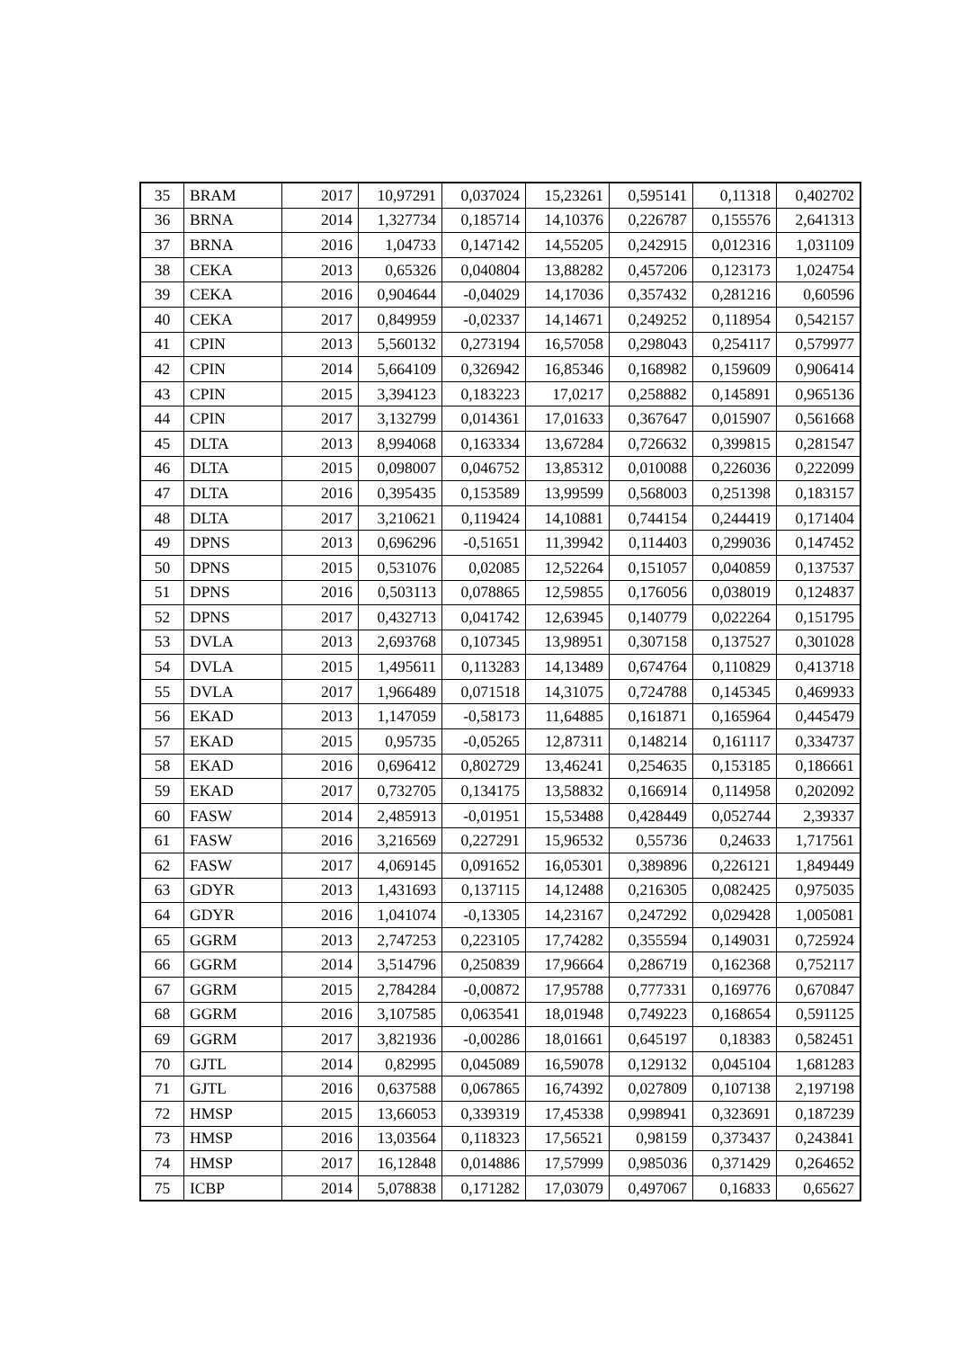| 35 | BRAM | 2017 | 10,97291 | 0,037024 | 15,23261 | 0,595141 | 0,11318 | 0,402702 |
| 36 | BRNA | 2014 | 1,327734 | 0,185714 | 14,10376 | 0,226787 | 0,155576 | 2,641313 |
| 37 | BRNA | 2016 | 1,04733 | 0,147142 | 14,55205 | 0,242915 | 0,012316 | 1,031109 |
| 38 | CEKA | 2013 | 0,65326 | 0,040804 | 13,88282 | 0,457206 | 0,123173 | 1,024754 |
| 39 | CEKA | 2016 | 0,904644 | -0,04029 | 14,17036 | 0,357432 | 0,281216 | 0,60596 |
| 40 | CEKA | 2017 | 0,849959 | -0,02337 | 14,14671 | 0,249252 | 0,118954 | 0,542157 |
| 41 | CPIN | 2013 | 5,560132 | 0,273194 | 16,57058 | 0,298043 | 0,254117 | 0,579977 |
| 42 | CPIN | 2014 | 5,664109 | 0,326942 | 16,85346 | 0,168982 | 0,159609 | 0,906414 |
| 43 | CPIN | 2015 | 3,394123 | 0,183223 | 17,0217 | 0,258882 | 0,145891 | 0,965136 |
| 44 | CPIN | 2017 | 3,132799 | 0,014361 | 17,01633 | 0,367647 | 0,015907 | 0,561668 |
| 45 | DLTA | 2013 | 8,994068 | 0,163334 | 13,67284 | 0,726632 | 0,399815 | 0,281547 |
| 46 | DLTA | 2015 | 0,098007 | 0,046752 | 13,85312 | 0,010088 | 0,226036 | 0,222099 |
| 47 | DLTA | 2016 | 0,395435 | 0,153589 | 13,99599 | 0,568003 | 0,251398 | 0,183157 |
| 48 | DLTA | 2017 | 3,210621 | 0,119424 | 14,10881 | 0,744154 | 0,244419 | 0,171404 |
| 49 | DPNS | 2013 | 0,696296 | -0,51651 | 11,39942 | 0,114403 | 0,299036 | 0,147452 |
| 50 | DPNS | 2015 | 0,531076 | 0,02085 | 12,52264 | 0,151057 | 0,040859 | 0,137537 |
| 51 | DPNS | 2016 | 0,503113 | 0,078865 | 12,59855 | 0,176056 | 0,038019 | 0,124837 |
| 52 | DPNS | 2017 | 0,432713 | 0,041742 | 12,63945 | 0,140779 | 0,022264 | 0,151795 |
| 53 | DVLA | 2013 | 2,693768 | 0,107345 | 13,98951 | 0,307158 | 0,137527 | 0,301028 |
| 54 | DVLA | 2015 | 1,495611 | 0,113283 | 14,13489 | 0,674764 | 0,110829 | 0,413718 |
| 55 | DVLA | 2017 | 1,966489 | 0,071518 | 14,31075 | 0,724788 | 0,145345 | 0,469933 |
| 56 | EKAD | 2013 | 1,147059 | -0,58173 | 11,64885 | 0,161871 | 0,165964 | 0,445479 |
| 57 | EKAD | 2015 | 0,95735 | -0,05265 | 12,87311 | 0,148214 | 0,161117 | 0,334737 |
| 58 | EKAD | 2016 | 0,696412 | 0,802729 | 13,46241 | 0,254635 | 0,153185 | 0,186661 |
| 59 | EKAD | 2017 | 0,732705 | 0,134175 | 13,58832 | 0,166914 | 0,114958 | 0,202092 |
| 60 | FASW | 2014 | 2,485913 | -0,01951 | 15,53488 | 0,428449 | 0,052744 | 2,39337 |
| 61 | FASW | 2016 | 3,216569 | 0,227291 | 15,96532 | 0,55736 | 0,24633 | 1,717561 |
| 62 | FASW | 2017 | 4,069145 | 0,091652 | 16,05301 | 0,389896 | 0,226121 | 1,849449 |
| 63 | GDYR | 2013 | 1,431693 | 0,137115 | 14,12488 | 0,216305 | 0,082425 | 0,975035 |
| 64 | GDYR | 2016 | 1,041074 | -0,13305 | 14,23167 | 0,247292 | 0,029428 | 1,005081 |
| 65 | GGRM | 2013 | 2,747253 | 0,223105 | 17,74282 | 0,355594 | 0,149031 | 0,725924 |
| 66 | GGRM | 2014 | 3,514796 | 0,250839 | 17,96664 | 0,286719 | 0,162368 | 0,752117 |
| 67 | GGRM | 2015 | 2,784284 | -0,00872 | 17,95788 | 0,777331 | 0,169776 | 0,670847 |
| 68 | GGRM | 2016 | 3,107585 | 0,063541 | 18,01948 | 0,749223 | 0,168654 | 0,591125 |
| 69 | GGRM | 2017 | 3,821936 | -0,00286 | 18,01661 | 0,645197 | 0,18383 | 0,582451 |
| 70 | GJTL | 2014 | 0,82995 | 0,045089 | 16,59078 | 0,129132 | 0,045104 | 1,681283 |
| 71 | GJTL | 2016 | 0,637588 | 0,067865 | 16,74392 | 0,027809 | 0,107138 | 2,197198 |
| 72 | HMSP | 2015 | 13,66053 | 0,339319 | 17,45338 | 0,998941 | 0,323691 | 0,187239 |
| 73 | HMSP | 2016 | 13,03564 | 0,118323 | 17,56521 | 0,98159 | 0,373437 | 0,243841 |
| 74 | HMSP | 2017 | 16,12848 | 0,014886 | 17,57999 | 0,985036 | 0,371429 | 0,264652 |
| 75 | ICBP | 2014 | 5,078838 | 0,171282 | 17,03079 | 0,497067 | 0,16833 | 0,65627 |